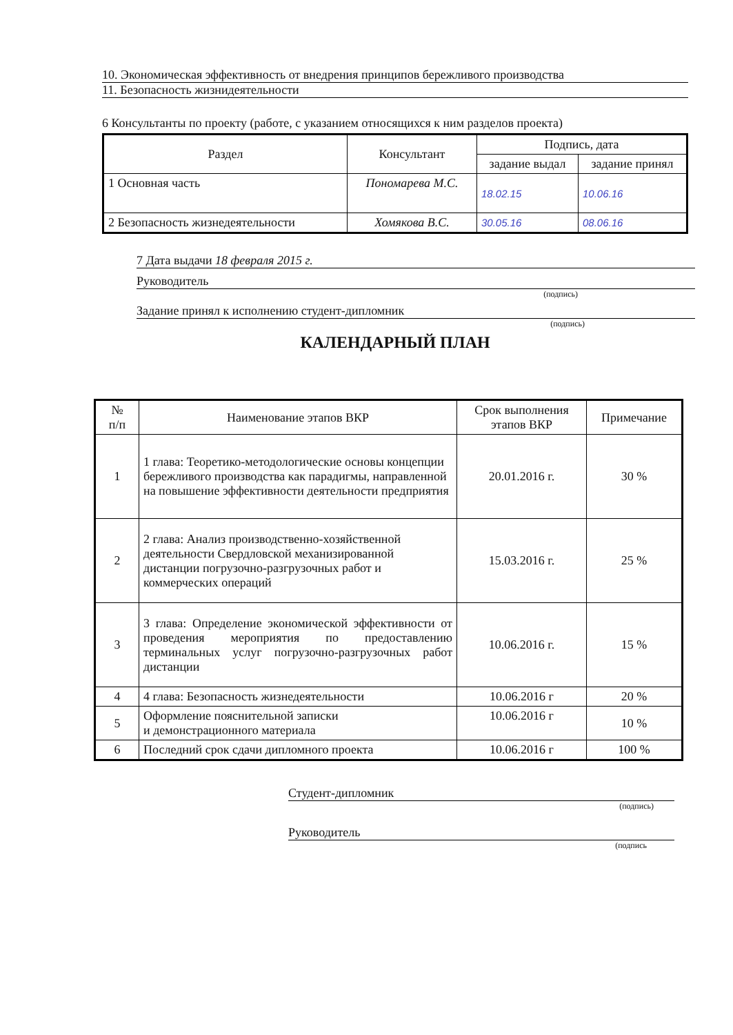10. Экономическая эффективность от внедрения принципов бережливого производства
11. Безопасность жизнидеятельности
6 Консультанты по проекту (работе, с указанием относящихся к ним разделов проекта)
| Раздел | Консультант | Подпись, дата | |
| --- | --- | --- | --- |
| | | задание выдал | задание принял |
| 1 Основная часть | Пономарева М.С. | 18.02.15 | 10.06.16 |
| 2 Безопасность жизнедеятельности | Хомякова В.С. | 30.05.16 | 08.06.16 |
7 Дата выдачи 18 февраля 2015 г.
Руководитель
(подпись)
Задание принял к исполнению студент-дипломник
(подпись)
КАЛЕНДАРНЫЙ ПЛАН
| № п/п | Наименование этапов ВКР | Срок выполнения этапов ВКР | Примечание |
| --- | --- | --- | --- |
| 1 | 1 глава: Теоретико-методологические основы концепции бережливого производства как парадигмы, направленной на повышение эффективности деятельности предприятия | 20.01.2016 г. | 30 % |
| 2 | 2 глава: Анализ производственно-хозяйственной деятельности Свердловской механизированной дистанции погрузочно-разгрузочных работ и коммерческих операций | 15.03.2016 г. | 25 % |
| 3 | 3 глава: Определение экономической эффективности от проведения мероприятия по предоставлению терминальных услуг погрузочно-разгрузочных работ дистанции | 10.06.2016 г. | 15 % |
| 4 | 4 глава: Безопасность жизнедеятельности | 10.06.2016 г | 20 % |
| 5 | Оформление пояснительной записки и демонстрационного материала | 10.06.2016 г | 10 % |
| 6 | Последний срок сдачи дипломного проекта | 10.06.2016 г | 100 % |
Студент-дипломник
(подпись)
Руководитель
(подпись